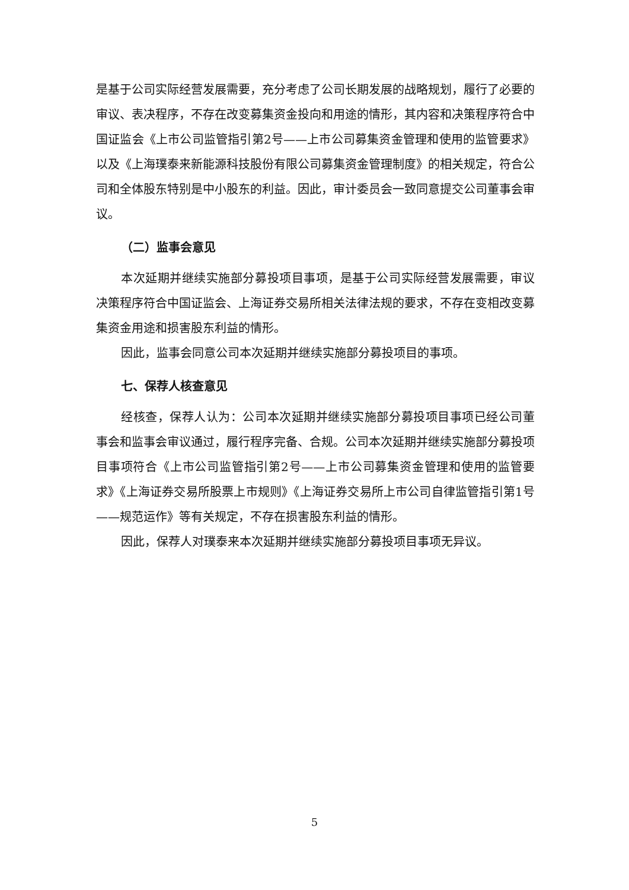是基于公司实际经营发展需要，充分考虑了公司长期发展的战略规划，履行了必要的审议、表决程序，不存在改变募集资金投向和用途的情形，其内容和决策程序符合中国证监会《上市公司监管指引第2号——上市公司募集资金管理和使用的监管要求》以及《上海璞泰来新能源科技股份有限公司募集资金管理制度》的相关规定，符合公司和全体股东特别是中小股东的利益。因此，审计委员会一致同意提交公司董事会审议。
（二）监事会意见
本次延期并继续实施部分募投项目事项，是基于公司实际经营发展需要，审议决策程序符合中国证监会、上海证券交易所相关法律法规的要求，不存在变相改变募集资金用途和损害股东利益的情形。
因此，监事会同意公司本次延期并继续实施部分募投项目的事项。
七、保荐人核查意见
经核查，保荐人认为：公司本次延期并继续实施部分募投项目事项已经公司董事会和监事会审议通过，履行程序完备、合规。公司本次延期并继续实施部分募投项目事项符合《上市公司监管指引第2号——上市公司募集资金管理和使用的监管要求》《上海证券交易所股票上市规则》《上海证券交易所上市公司自律监管指引第1号——规范运作》等有关规定，不存在损害股东利益的情形。
因此，保荐人对璞泰来本次延期并继续实施部分募投项目事项无异议。
5